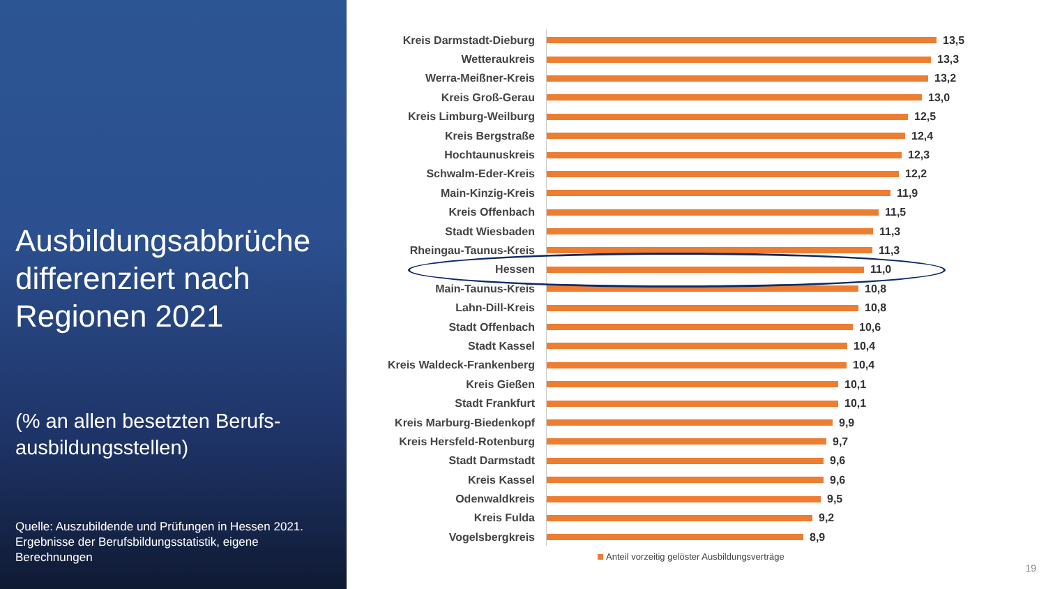Ausbildungsabbrüche differenziert nach Regionen 2021
(% an allen besetzten Berufs-ausbildungsstellen)
Quelle: Auszubildende und Prüfungen in Hessen 2021. Ergebnisse der Berufsbildungsstatistik, eigene Berechnungen
Kreis Darmstadt-Dieburg 13,5
Wetteraukreis 13,3
Werra-Meißner-Kreis 13,2
Kreis Groß-Gerau 13,0
Kreis Limburg-Weilburg 12,5
Kreis Bergstraße 12,4
Hochtaunuskreis 12,3
Schwalm-Eder-Kreis 12,2
Main-Kinzig-Kreis 11,9
Kreis Offenbach 11,5
Stadt Wiesbaden 11,3
Rheingau-Taunus-Kreis 11,3
Hessen 11,0
Main-Taunus-Kreis 10,8
Lahn-Dill-Kreis 10,8
Stadt Offenbach 10,6
Stadt Kassel 10,4
Kreis Waldeck-Frankenberg 10,4
Kreis Gießen 10,1
Stadt Frankfurt 10,1
Kreis Marburg-Biedenkopf 9,9
Kreis Hersfeld-Rotenburg 9,7
Stadt Darmstadt 9,6
Kreis Kassel 9,6
Odenwaldkreis 9,5
Kreis Fulda 9,2
Vogelsbergkreis 8,9
Anteil vorzeitig gelöster Ausbildungsverträge
19